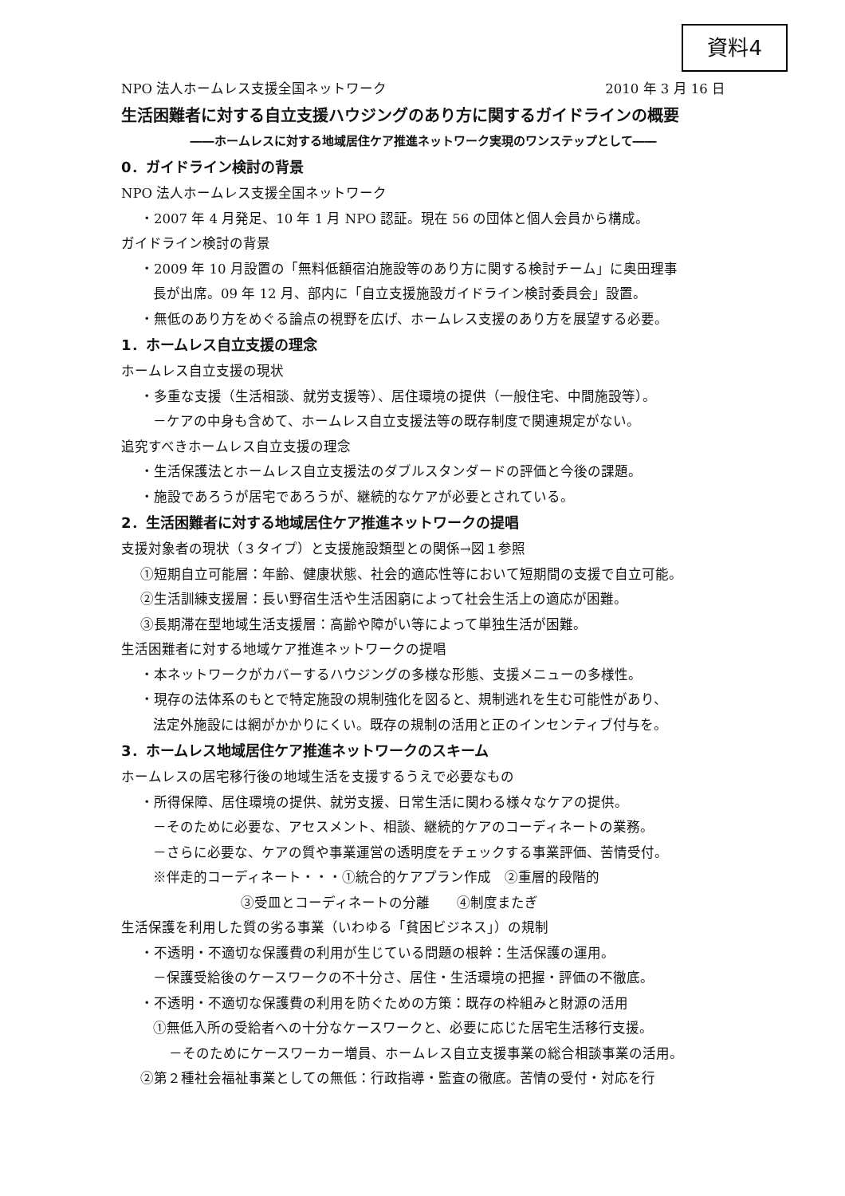資料4
NPO 法人ホームレス支援全国ネットワーク 2010 年 3 月 16 日
生活困難者に対する自立支援ハウジングのあり方に関するガイドラインの概要
――ホームレスに対する地域居住ケア推進ネットワーク実現のワンステップとして――
0．ガイドライン検討の背景
NPO 法人ホームレス支援全国ネットワーク
・2007 年 4 月発足、10 年 1 月 NPO 認証。現在 56 の団体と個人会員から構成。
ガイドライン検討の背景
・2009 年 10 月設置の「無料低額宿泊施設等のあり方に関する検討チーム」に奥田理事
長が出席。09 年 12 月、部内に「自立支援施設ガイドライン検討委員会」設置。
・無低のあり方をめぐる論点の視野を広げ、ホームレス支援のあり方を展望する必要。
1．ホームレス自立支援の理念
ホームレス自立支援の現状
・多重な支援（生活相談、就労支援等）、居住環境の提供（一般住宅、中間施設等）。
－ケアの中身も含めて、ホームレス自立支援法等の既存制度で関連規定がない。
追究すべきホームレス自立支援の理念
・生活保護法とホームレス自立支援法のダブルスタンダードの評価と今後の課題。
・施設であろうが居宅であろうが、継続的なケアが必要とされている。
2．生活困難者に対する地域居住ケア推進ネットワークの提唱
支援対象者の現状（３タイプ）と支援施設類型との関係→図１参照
①短期自立可能層：年齢、健康状態、社会的適応性等において短期間の支援で自立可能。
②生活訓練支援層：長い野宿生活や生活困窮によって社会生活上の適応が困難。
③長期滞在型地域生活支援層：高齢や障がい等によって単独生活が困難。
生活困難者に対する地域ケア推進ネットワークの提唱
・本ネットワークがカバーするハウジングの多様な形態、支援メニューの多様性。
・現存の法体系のもとで特定施設の規制強化を図ると、規制逃れを生む可能性があり、
法定外施設には網がかかりにくい。既存の規制の活用と正のインセンティブ付与を。
3．ホームレス地域居住ケア推進ネットワークのスキーム
ホームレスの居宅移行後の地域生活を支援するうえで必要なもの
・所得保障、居住環境の提供、就労支援、日常生活に関わる様々なケアの提供。
－そのために必要な、アセスメント、相談、継続的ケアのコーディネートの業務。
－さらに必要な、ケアの質や事業運営の透明度をチェックする事業評価、苦情受付。
※伴走的コーディネート・・・①統合的ケアプラン作成　②重層的段階的
③受皿とコーディネートの分離　　④制度またぎ
生活保護を利用した質の劣る事業（いわゆる「貧困ビジネス」）の規制
・不透明・不適切な保護費の利用が生じている問題の根幹：生活保護の運用。
－保護受給後のケースワークの不十分さ、居住・生活環境の把握・評価の不徹底。
・不透明・不適切な保護費の利用を防ぐための方策：既存の枠組みと財源の活用
①無低入所の受給者への十分なケースワークと、必要に応じた居宅生活移行支援。
－そのためにケースワーカー増員、ホームレス自立支援事業の総合相談事業の活用。
②第２種社会福祉事業としての無低：行政指導・監査の徹底。苦情の受付・対応を行